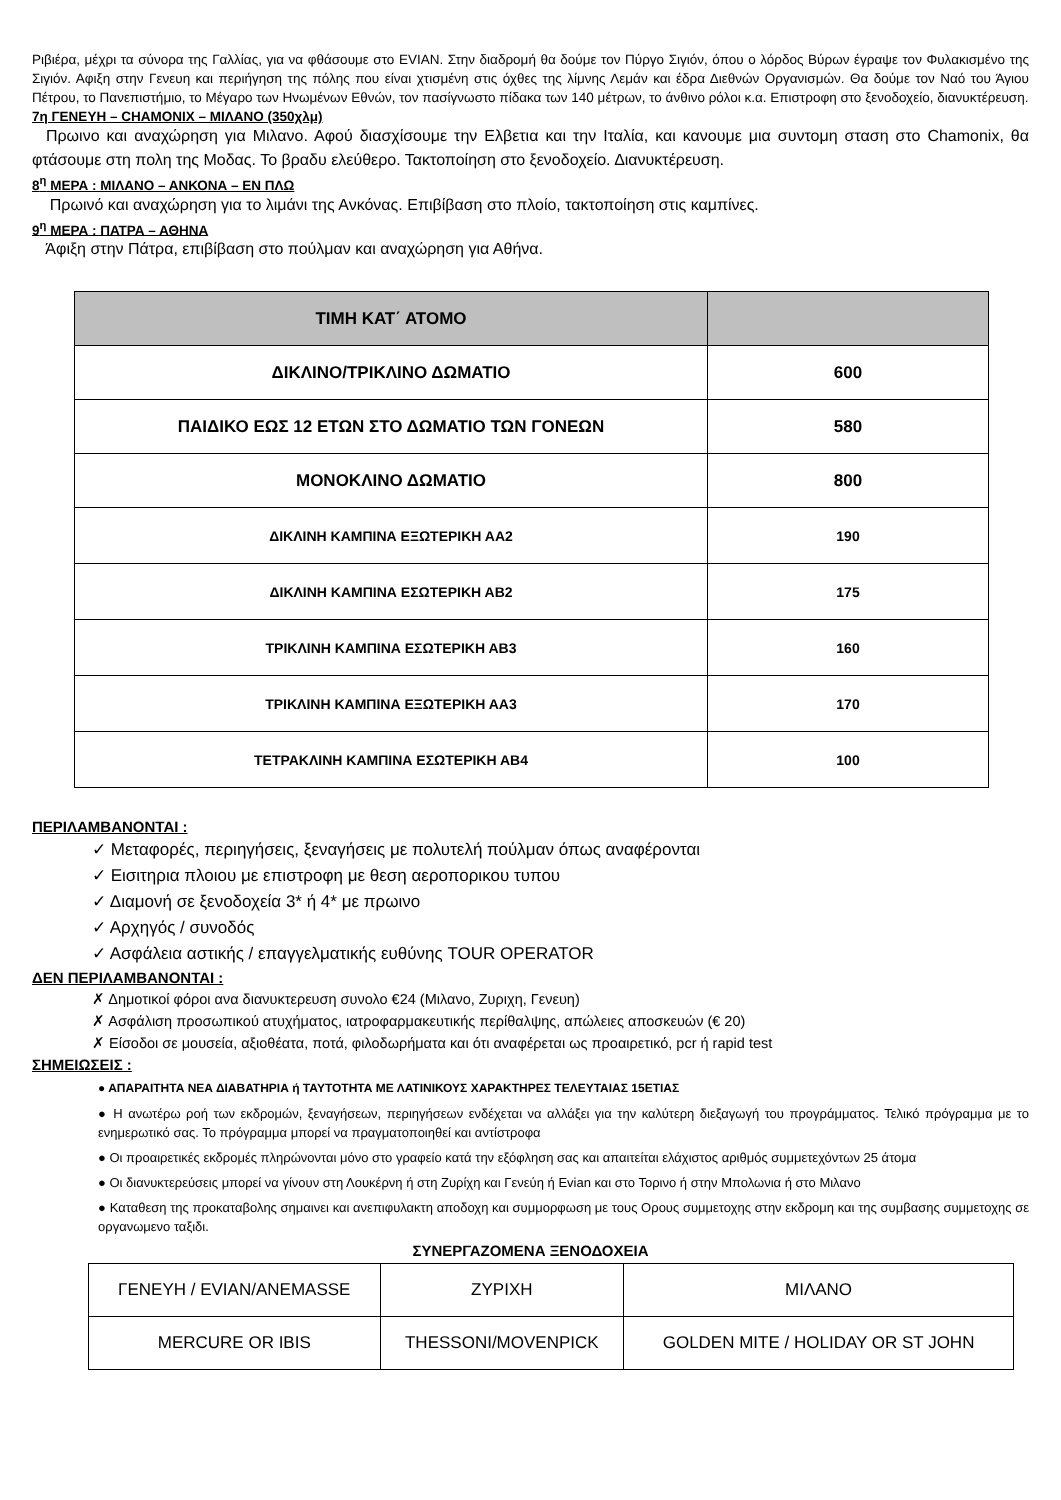Ριβιέρα, μέχρι τα σύνορα της Γαλλίας, για να φθάσουμε στο EVIAN. Στην διαδρομή θα δούμε τον Πύργο Σιγιόν, όπου ο λόρδος Βύρων έγραψε τον Φυλακισμένο της Σιγιόν. Αφιξη στην Γενευη και περιήγηση της πόλης που είναι χτισμένη στις όχθες της λίμνης Λεμάν και έδρα Διεθνών Οργανισμών. Θα δούμε τον Ναό του Άγιου Πέτρου, το Πανεπιστήμιο, το Μέγαρο των Ηνωμένων Εθνών, τον πασίγνωστο πίδακα των 140 μέτρων, το άνθινο ρόλοι κ.α. Επιστροφη στο ξενοδοχείο, διανυκτέρευση.
7η ΓΕΝΕΥΗ – CHAMONIX – ΜΙΛΑΝΟ (350χλμ)
Πρωινο και αναχώρηση για Μιλανο. Αφού διασχίσουμε την Ελβετια και την Ιταλία, και κανουμε μια συντομη σταση στο Chamonix, θα φτάσουμε στη πολη της Μοδας. Το βραδυ ελεύθερο. Τακτοποίηση στο ξενοδοχείο. Διανυκτέρευση.
8<sup>η</sup> ΜΕΡΑ : ΜΙΛΑΝΟ – ΑΝΚΟΝΑ – ΕΝ ΠΛΩ
Πρωινό και αναχώρηση για το λιμάνι της Ανκόνας. Επιβίβαση στο πλοίο, τακτοποίηση στις καμπίνες.
9<sup>η</sup> ΜΕΡΑ : ΠΑΤΡΑ – ΑΘΗΝΑ
Άφιξη στην Πάτρα, επιβίβαση στο πούλμαν και αναχώρηση για Αθήνα.
| ΤΙΜΗ ΚΑΤ΄ ΑΤΟΜΟ | |
| ΔΙΚΛΙΝΟ/ΤΡΙΚΛΙΝΟ ΔΩΜΑΤΙΟ | 600 |
| ΠΑΙΔΙΚΟ ΕΩΣ 12 ΕΤΩΝ ΣΤΟ ΔΩΜΑΤΙΟ ΤΩΝ ΓΟΝΕΩΝ | 580 |
| ΜΟΝΟΚΛΙΝΟ ΔΩΜΑΤΙΟ | 800 |
| ΔΙΚΛΙΝΗ ΚΑΜΠΙΝΑ ΕΞΩΤΕΡΙΚΗ ΑΑ2 | 190 |
| ΔΙΚΛΙΝΗ ΚΑΜΠΙΝΑ ΕΣΩΤΕΡΙΚΗ ΑΒ2 | 175 |
| ΤΡΙΚΛΙΝΗ ΚΑΜΠΙΝΑ ΕΣΩΤΕΡΙΚΗ ΑΒ3 | 160 |
| ΤΡΙΚΛΙΝΗ ΚΑΜΠΙΝΑ ΕΞΩΤΕΡΙΚΗ ΑΑ3 | 170 |
| ΤΕΤΡΑΚΛΙΝΗ ΚΑΜΠΙΝΑ ΕΣΩΤΕΡΙΚΗ ΑΒ4 | 100 |
ΠΕΡΙΛΑΜΒΑΝΟΝΤΑΙ :
✓ Μεταφορές, περιηγήσεις, ξεναγήσεις με πολυτελή πούλμαν όπως αναφέρονται
✓ Εισιτηρια πλοιου με επιστροφη με θεση αεροπορικου τυπου
✓ Διαμονή σε ξενοδοχεία 3* ή 4* με πρωινο
✓ Αρχηγός / συνοδός
✓ Ασφάλεια αστικής / επαγγελματικής ευθύνης TOUR OPERATOR
ΔΕΝ ΠΕΡΙΛΑΜΒΑΝΟΝΤΑΙ :
✗ Δημοτικοί φόροι ανα διανυκτερευση συνολο €24 (Μιλανο, Ζυριχη, Γενευη)
✗ Ασφάλιση προσωπικού ατυχήματος, ιατροφαρμακευτικής περίθαλψης, απώλειες αποσκευών (€ 20)
✗ Είσοδοι σε μουσεία, αξιοθέατα, ποτά, φιλοδωρήματα και ότι αναφέρεται ως προαιρετικό, pcr ή rapid test
ΣΗΜΕΙΩΣΕΙΣ :
● ΑΠΑΡΑΙΤΗΤΑ ΝΕΑ ΔΙΑΒΑΤΗΡΙΑ ή ΤΑΥΤΟΤΗΤΑ ΜΕ ΛΑΤΙΝΙΚΟΥΣ ΧΑΡΑΚΤΗΡΕΣ ΤΕΛΕΥΤΑΙΑΣ 15ΕΤΙΑΣ
● Η ανωτέρω ροή των εκδρομών, ξεναγήσεων, περιηγήσεων ενδέχεται να αλλάξει για την καλύτερη διεξαγωγή του προγράμματος. Τελικό πρόγραμμα με το ενημερωτικό σας. Το πρόγραμμα μπορεί να πραγματοποιηθεί και αντίστροφα
● Οι προαιρετικές εκδρομές πληρώνονται μόνο στο γραφείο κατά την εξόφληση σας και απαιτείται ελάχιστος αριθμός συμμετεχόντων 25 άτομα
● Οι διανυκτερεύσεις μπορεί να γίνουν στη Λουκέρνη ή στη Ζυρίχη και Γενεύη ή Evian και στο Τορινο ή στην Μπολωνια ή στο Μιλανο
● Καταθεση της προκαταβολης σημαινει και ανεπιφυλακτη αποδοχη και συμμορφωση με τους Ορους συμμετοχης στην εκδρομη και της συμβασης συμμετοχης σε οργανωμενο ταξιδι.
ΣΥΝΕΡΓΑΖΟΜΕΝΑ ΞΕΝΟΔΟΧΕΙΑ
| ΓΕΝΕΥΗ / EVIAN/ANEMASSE | ΖΥΡΙΧΗ | ΜΙΛΑΝΟ |
| MERCURE OR IBIS | THESSONI/MOVENPICK | GOLDEN MITE / HOLIDAY OR ST JOHN |